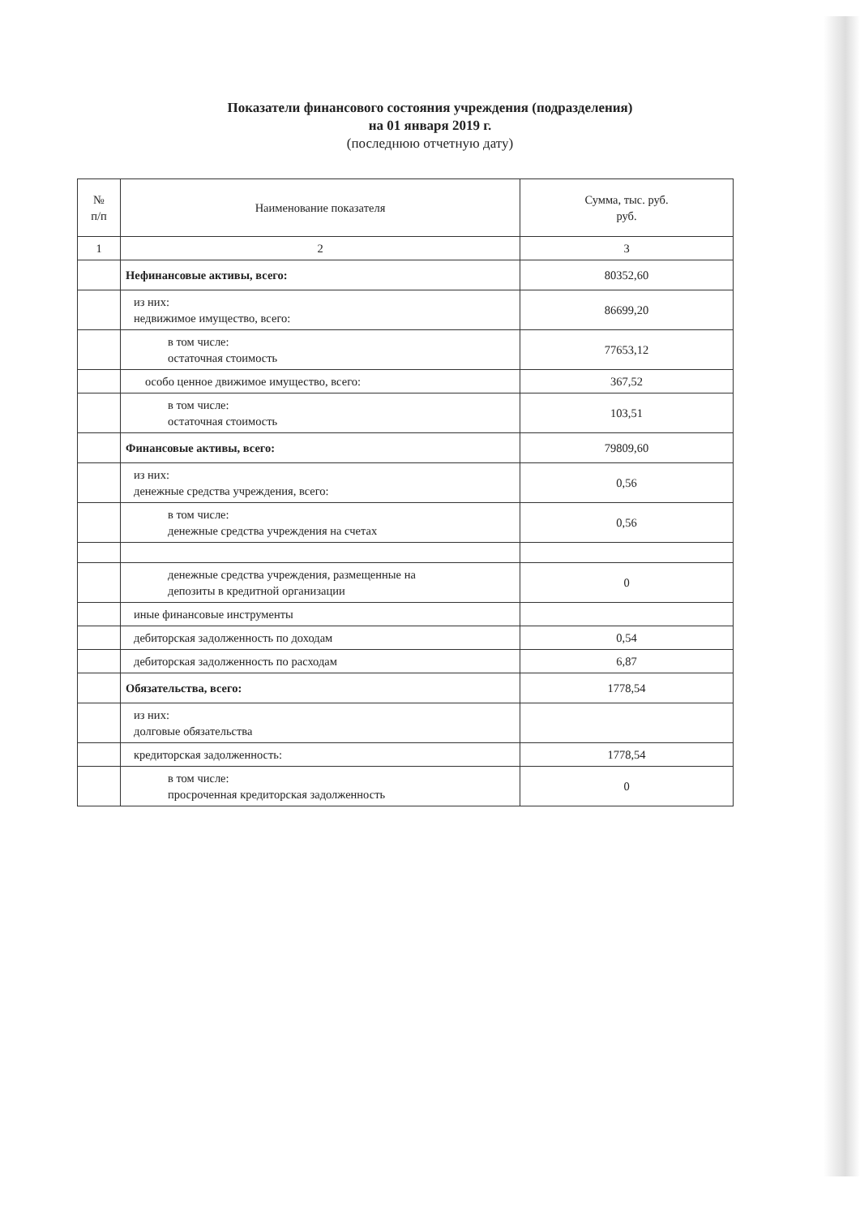Показатели финансового состояния учреждения (подразделения)
на 01 января 2019 г.
(последнюю отчетную дату)
| № п/п | Наименование показателя | Сумма, тыс. руб. руб. |
| --- | --- | --- |
| 1 | 2 | 3 |
| | Нефинансовые активы, всего: | 80352,60 |
| | из них: недвижимое имущество, всего: | 86699,20 |
| | в том числе: остаточная стоимость | 77653,12 |
| | особо ценное движимое имущество, всего: | 367,52 |
| | в том числе: остаточная стоимость | 103,51 |
| | Финансовые активы, всего: | 79809,60 |
| | из них: денежные средства учреждения, всего: | 0,56 |
| | в том числе: денежные средства учреждения на счетах | 0,56 |
| | денежные средства учреждения, размещенные на депозиты в кредитной организации | 0 |
| | иные финансовые инструменты | |
| | дебиторская задолженность по доходам | 0,54 |
| | дебиторская задолженность по расходам | 6,87 |
| | Обязательства, всего: | 1778,54 |
| | из них: долговые обязательства | |
| | кредиторская задолженность: | 1778,54 |
| | в том числе: просроченная кредиторская задолженность | 0 |